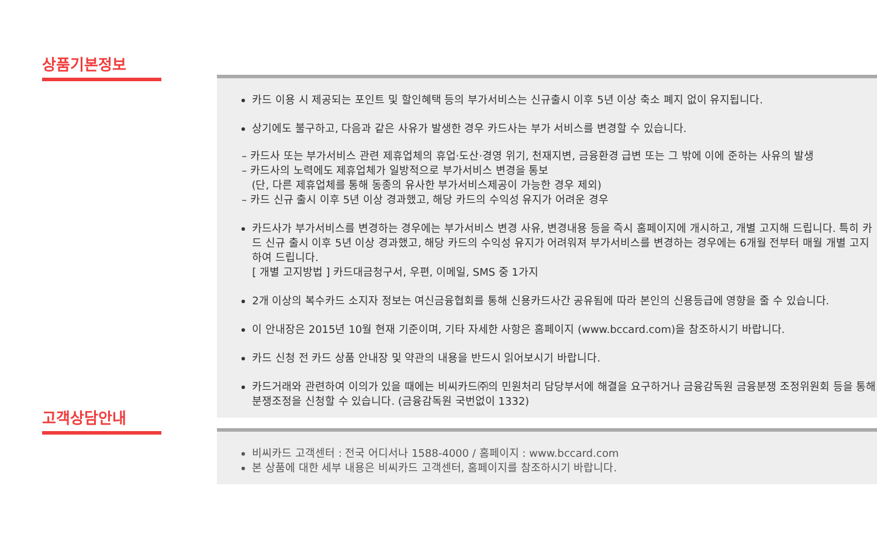상품기본정보
카드 이용 시 제공되는 포인트 및 할인혜택 등의 부가서비스는 신규출시 이후 5년 이상 축소 폐지 없이 유지됩니다.
상기에도 불구하고, 다음과 같은 사유가 발생한 경우 카드사는 부가 서비스를 변경할 수 있습니다.
– 카드사 또는 부가서비스 관련 제휴업체의 휴업·도산·경영 위기, 천재지변, 금융환경 급변 또는 그 밖에 이에 준하는 사유의 발생
– 카드사의 노력에도 제휴업체가 일방적으로 부가서비스 변경을 통보
(단, 다른 제휴업체를 통해 동종의 유사한 부가서비스제공이 가능한 경우 제외)
– 카드 신규 출시 이후 5년 이상 경과했고, 해당 카드의 수익성 유지가 어려운 경우
카드사가 부가서비스를 변경하는 경우에는 부가서비스 변경 사유, 변경내용 등을 즉시 홈페이지에 개시하고, 개별 고지해 드립니다. 특히 카드 신규 출시 이후 5년 이상 경과했고, 해당 카드의 수익성 유지가 어려워져 부가서비스를 변경하는 경우에는 6개월 전부터 매월 개별 고지하여 드립니다.
[ 개별 고지방법 ] 카드대금청구서, 우편, 이메일, SMS 중 1가지
2개 이상의 복수카드 소지자 정보는 여신금융협회를 통해 신용카드사간 공유됨에 따라 본인의 신용등급에 영향을 줄 수 있습니다.
이 안내장은 2015년 10월 현재 기준이며, 기타 자세한 사항은 홈페이지 (www.bccard.com)을 참조하시기 바랍니다.
카드 신청 전 카드 상품 안내장 및 약관의 내용을 반드시 읽어보시기 바랍니다.
카드거래와 관련하여 이의가 있을 때에는 비씨카드㈜의 민원처리 담당부서에 해결을 요구하거나 금융감독원 금융분쟁 조정위원회 등을 통해 분쟁조정을 신청할 수 있습니다. (금융감독원 국번없이 1332)
고객상담안내
비씨카드 고객센터 : 전국 어디서나 1588-4000 / 홈페이지 : www.bccard.com
본 상품에 대한 세부 내용은 비씨카드 고객센터, 홈페이지를 참조하시기 바랍니다.